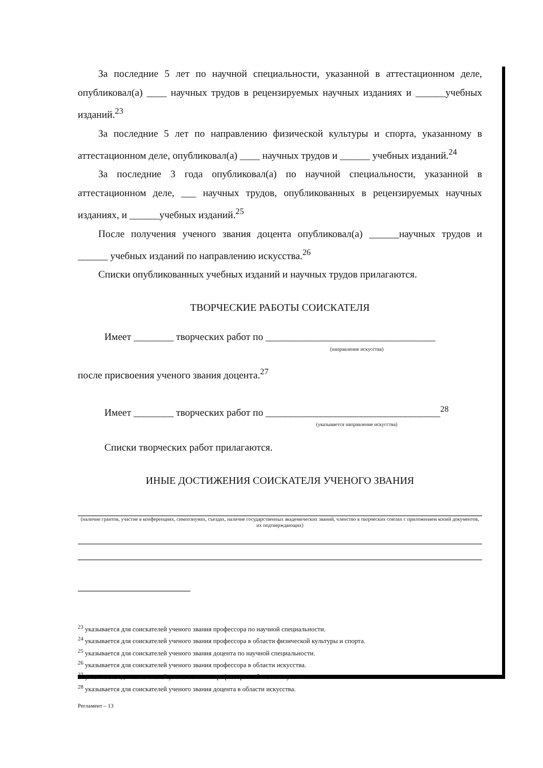За последние 5 лет по научной специальности, указанной в аттестационном деле, опубликовал(а) ____ научных трудов в рецензируемых научных изданиях и ______учебных изданий.<sup>23</sup>
За последние 5 лет по направлению физической культуры и спорта, указанному в аттестационном деле, опубликовал(а) ____ научных трудов и ______ учебных изданий.<sup>24</sup>
За последние 3 года опубликовал(а) по научной специальности, указанной в аттестационном деле, ___ научных трудов, опубликованных в рецензируемых научных изданиях, и ______учебных изданий.<sup>25</sup>
После получения ученого звания доцента опубликовал(а) ______научных трудов и ______ учебных изданий по направлению искусства.<sup>26</sup>
Списки опубликованных учебных изданий и научных трудов прилагаются.
ТВОРЧЕСКИЕ РАБОТЫ СОИСКАТЕЛЯ
Имеет ________ творческих работ по __________________________________
(направление искусства)
после присвоения ученого звания доцента.<sup>27</sup>
Имеет ________ творческих работ по ___________________________________<sup>28</sup>
(указывается направление искусства)
Списки творческих работ прилагаются.
ИНЫЕ ДОСТИЖЕНИЯ СОИСКАТЕЛЯ УЧЕНОГО ЗВАНИЯ
(наличие грантов, участие в конференциях, симпозиумах, съездах, наличие государственных академических званий, членство в творческих союзах с приложением копий документов, их подтверждающих)
<sup>23</sup> указывается для соискателей ученого звания профессора по научной специальности.
<sup>24</sup> указывается для соискателей ученого звания профессора в области физической культуры и спорта.
<sup>25</sup> указывается для соискателей ученого звания доцента по научной специальности.
<sup>26</sup> указывается для соискателей ученого звания профессора в области искусства.
<sup>27</sup> указывается для соискателей ученого звания профессора в области искусства.
<sup>28</sup> указывается для соискателей ученого звания доцента в области искусства.
Регламент – 13